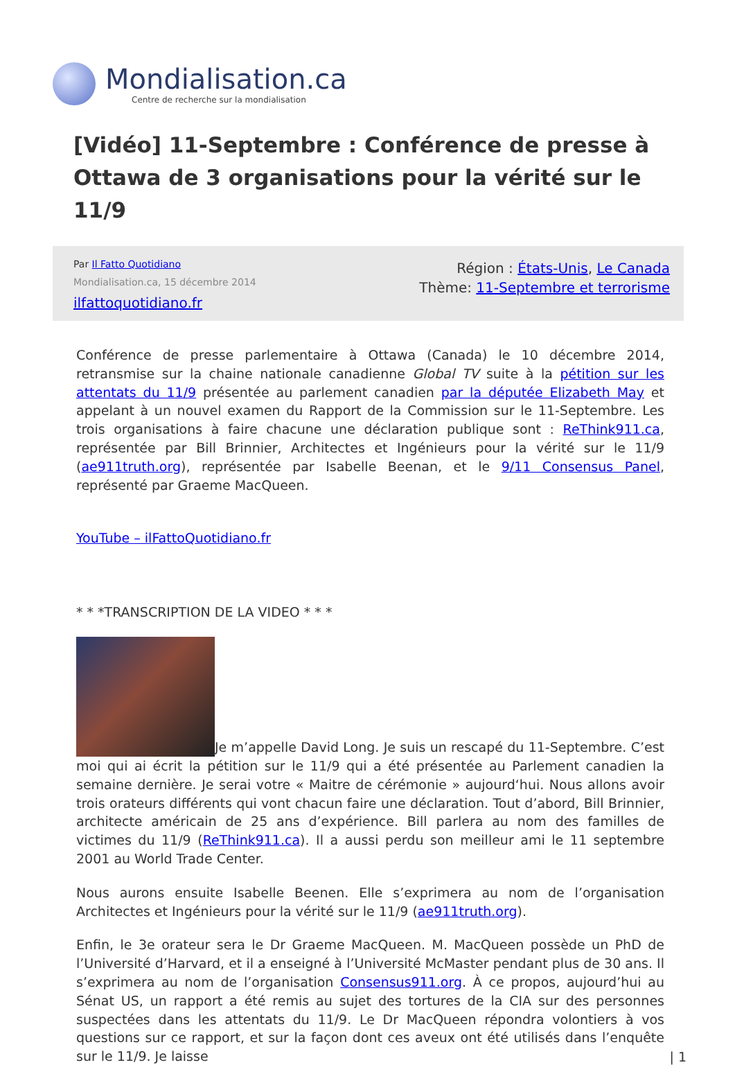Mondialisation.ca
Centre de recherche sur la mondialisation
[Vidéo] 11-Septembre : Conférence de presse à Ottawa de 3 organisations pour la vérité sur le 11/9
Par Il Fatto Quotidiano
Mondialisation.ca, 15 décembre 2014
ilfattoquotidiano.fr
Région : États-Unis, Le Canada
Thème: 11-Septembre et terrorisme
Conférence de presse parlementaire à Ottawa (Canada) le 10 décembre 2014, retransmise sur la chaine nationale canadienne Global TV suite à la pétition sur les attentats du 11/9 présentée au parlement canadien par la députée Elizabeth May et appelant à un nouvel examen du Rapport de la Commission sur le 11-Septembre. Les trois organisations à faire chacune une déclaration publique sont : ReThink911.ca, représentée par Bill Brinnier, Architectes et Ingénieurs pour la vérité sur le 11/9 (ae911truth.org), représentée par Isabelle Beenan, et le 9/11 Consensus Panel, représenté par Graeme MacQueen.
YouTube – ilFattoQuotidiano.fr
* * *TRANSCRIPTION DE LA VIDEO * * *
Je m’appelle David Long. Je suis un rescapé du 11-Septembre. C’est moi qui ai écrit la pétition sur le 11/9 qui a été présentée au Parlement canadien la semaine dernière. Je serai votre « Maitre de cérémonie » aujourd‘hui. Nous allons avoir trois orateurs différents qui vont chacun faire une déclaration. Tout d’abord, Bill Brinnier, architecte américain de 25 ans d’expérience. Bill parlera au nom des familles de victimes du 11/9 (ReThink911.ca). Il a aussi perdu son meilleur ami le 11 septembre 2001 au World Trade Center.
Nous aurons ensuite Isabelle Beenen. Elle s’exprimera au nom de l’organisation Architectes et Ingénieurs pour la vérité sur le 11/9 (ae911truth.org).
Enfin, le 3e orateur sera le Dr Graeme MacQueen. M. MacQueen possède un PhD de l’Université d’Harvard, et il a enseigné à l’Université McMaster pendant plus de 30 ans. Il s’exprimera au nom de l’organisation Consensus911.org. À ce propos, aujourd’hui au Sénat US, un rapport a été remis au sujet des tortures de la CIA sur des personnes suspectées dans les attentats du 11/9. Le Dr MacQueen répondra volontiers à vos questions sur ce rapport, et sur la façon dont ces aveux ont été utilisés dans l’enquête sur le 11/9. Je laisse
| 1